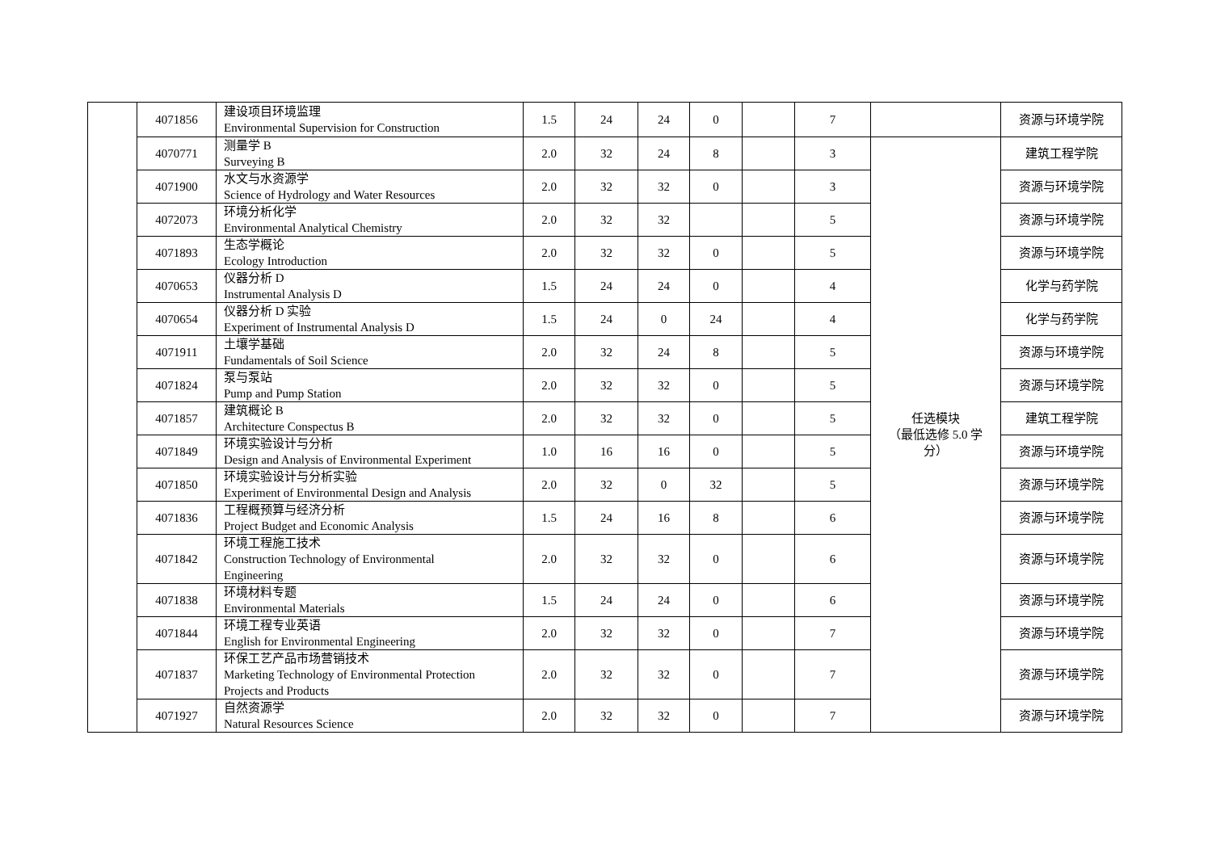| | 4071856 | 建设项目环境监理 Environmental Supervision for Construction | 1.5 | 24 | 24 | 0 | | 7 | | 资源与环境学院 |
| | 4070771 | 测量学 B Surveying B | 2.0 | 32 | 24 | 8 | | 3 | 任选模块 （最低选修 5.0 学 分） | 建筑工程学院 |
| | 4071900 | 水文与水资源学 Science of Hydrology and Water Resources | 2.0 | 32 | 32 | 0 | | 3 | | 资源与环境学院 |
| | 4072073 | 环境分析化学 Environmental Analytical Chemistry | 2.0 | 32 | 32 | | | 5 | | 资源与环境学院 |
| | 4071893 | 生态学概论 Ecology Introduction | 2.0 | 32 | 32 | 0 | | 5 | | 资源与环境学院 |
| | 4070653 | 仪器分析 D Instrumental Analysis D | 1.5 | 24 | 24 | 0 | | 4 | | 化学与药学院 |
| | 4070654 | 仪器分析 D 实验 Experiment of Instrumental Analysis D | 1.5 | 24 | 0 | 24 | | 4 | | 化学与药学院 |
| | 4071911 | 土壤学基础 Fundamentals of Soil Science | 2.0 | 32 | 24 | 8 | | 5 | | 资源与环境学院 |
| | 4071824 | 泵与泵站 Pump and Pump Station | 2.0 | 32 | 32 | 0 | | 5 | | 资源与环境学院 |
| | 4071857 | 建筑概论 B Architecture Conspectus B | 2.0 | 32 | 32 | 0 | | 5 | | 建筑工程学院 |
| | 4071849 | 环境实验设计与分析 Design and Analysis of Environmental Experiment | 1.0 | 16 | 16 | 0 | | 5 | | 资源与环境学院 |
| | 4071850 | 环境实验设计与分析实验 Experiment of Environmental Design and Analysis | 2.0 | 32 | 0 | 32 | | 5 | | 资源与环境学院 |
| | 4071836 | 工程概预算与经济分析 Project Budget and Economic Analysis | 1.5 | 24 | 16 | 8 | | 6 | | 资源与环境学院 |
| | 4071842 | 环境工程施工技术 Construction Technology of Environmental Engineering | 2.0 | 32 | 32 | 0 | | 6 | | 资源与环境学院 |
| | 4071838 | 环境材料专题 Environmental Materials | 1.5 | 24 | 24 | 0 | | 6 | | 资源与环境学院 |
| | 4071844 | 环境工程专业英语 English for Environmental Engineering | 2.0 | 32 | 32 | 0 | | 7 | | 资源与环境学院 |
| | 4071837 | 环保工艺产品市场营销技术 Marketing Technology of Environmental Protection Projects and Products | 2.0 | 32 | 32 | 0 | | 7 | | 资源与环境学院 |
| | 4071927 | 自然资源学 Natural Resources Science | 2.0 | 32 | 32 | 0 | | 7 | | 资源与环境学院 |